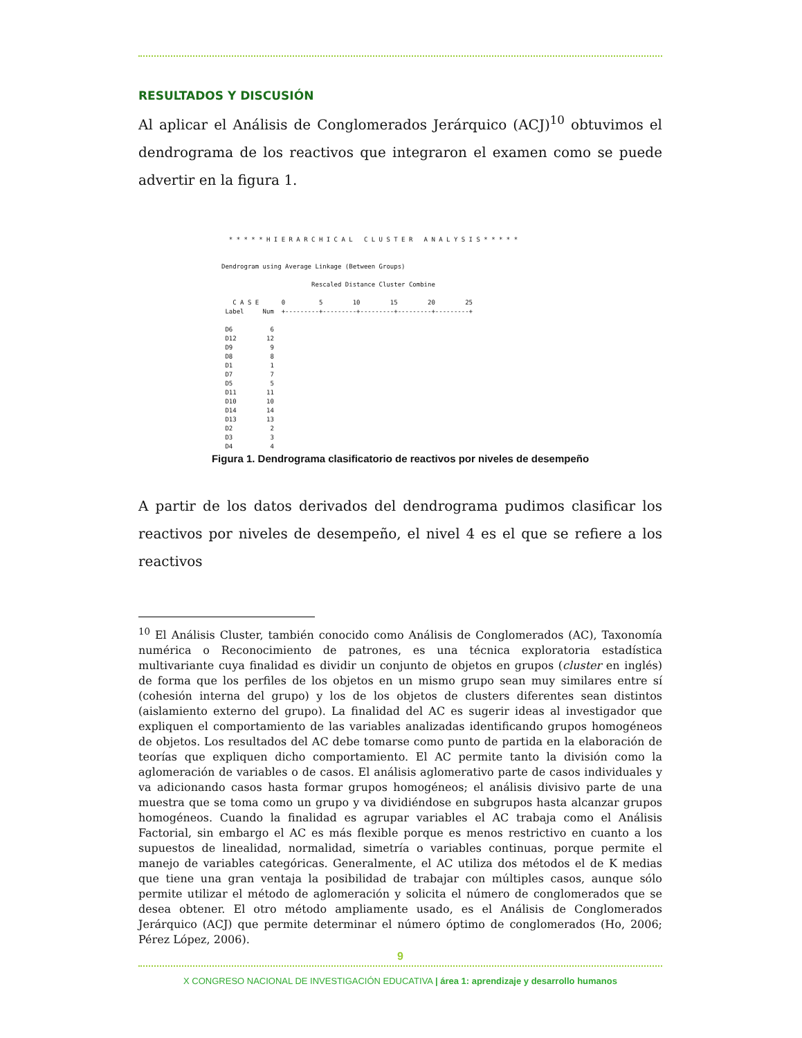RESULTADOS Y DISCUSIÓN
Al aplicar el Análisis de Conglomerados Jerárquico (ACJ)<sup>10</sup> obtuvimos el dendrograma de los reactivos que integraron el examen como se puede advertir en la figura 1.
  * * * * * H I E R A R C H I C A L   C L U S T E R   A N A L Y S I S * * * * *


Dendrogram using Average Linkage (Between Groups)

                        Rescaled Distance Cluster Combine

   C A S E      0         5        10        15        20        25
 Label     Num  +---------+---------+---------+---------+---------+

 D6          6
 D12        12
 D9          9
 D8          8
 D1          1
 D7          7
 D5          5
 D11        11
 D10        10
 D14        14
 D13        13
 D2          2
 D3          3
 D4          4
Figura 1. Dendrograma clasificatorio de reactivos por niveles de desempeño
A partir de los datos derivados del dendrograma pudimos clasificar los reactivos por niveles de desempeño, el nivel 4 es el que se refiere a los reactivos
<sup>10</sup> El Análisis Cluster, también conocido como Análisis de Conglomerados (AC), Taxonomía numérica o Reconocimiento de patrones, es una técnica exploratoria estadística multivariante cuya finalidad es dividir un conjunto de objetos en grupos (cluster en inglés) de forma que los perfiles de los objetos en un mismo grupo sean muy similares entre sí (cohesión interna del grupo) y los de los objetos de clusters diferentes sean distintos (aislamiento externo del grupo). La finalidad del AC es sugerir ideas al investigador que expliquen el comportamiento de las variables analizadas identificando grupos homogéneos de objetos. Los resultados del AC debe tomarse como punto de partida en la elaboración de teorías que expliquen dicho comportamiento. El AC permite tanto la división como la aglomeración de variables o de casos. El análisis aglomerativo parte de casos individuales y va adicionando casos hasta formar grupos homogéneos; el análisis divisivo parte de una muestra que se toma como un grupo y va dividiéndose en subgrupos hasta alcanzar grupos homogéneos. Cuando la finalidad es agrupar variables el AC trabaja como el Análisis Factorial, sin embargo el AC es más flexible porque es menos restrictivo en cuanto a los supuestos de linealidad, normalidad, simetría o variables continuas, porque permite el manejo de variables categóricas. Generalmente, el AC utiliza dos métodos el de K medias que tiene una gran ventaja la posibilidad de trabajar con múltiples casos, aunque sólo permite utilizar el método de aglomeración y solicita el número de conglomerados que se desea obtener. El otro método ampliamente usado, es el Análisis de Conglomerados Jerárquico (ACJ) que permite determinar el número óptimo de conglomerados (Ho, 2006; Pérez López, 2006).
9
X CONGRESO NACIONAL DE INVESTIGACIÓN EDUCATIVA | área 1: aprendizaje y desarrollo humanos